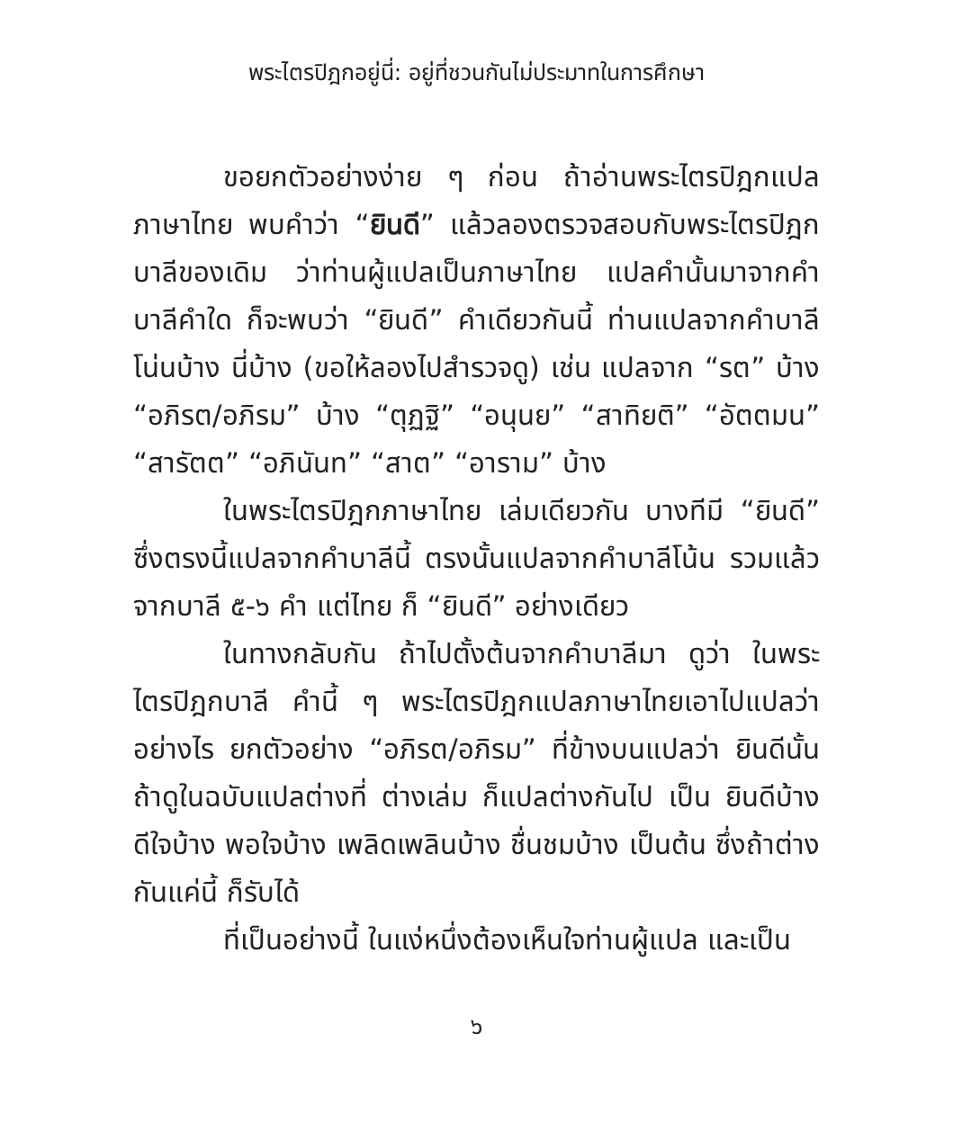พระไตรปิฎกอยู่นี่: อยู่ที่ชวนกันไม่ประมาทในการศึกษา
ขอยกตัวอย่างง่าย ๆ ก่อน ถ้าอ่านพระไตรปิฎกแปลภาษาไทย พบคำว่า “ยินดี” แล้วลองตรวจสอบกับพระไตรปิฎกบาลีของเดิม ว่าท่านผู้แปลเป็นภาษาไทย แปลคำนั้นมาจากคำบาลีคำใด ก็จะพบว่า “ยินดี” คำเดียวกันนี้ ท่านแปลจากคำบาลีโน่นบ้าง นี่บ้าง (ขอให้ลองไปสำรวจดู) เช่น แปลจาก “รต” บ้าง “อภิรต/อภิรม” บ้าง “ตุฏฐิ” “อนุนย” “สาทิยติ” “อัตตมน” “สารัตต” “อภินันท” “สาต” “อาราม” บ้าง
ในพระไตรปิฎกภาษาไทย เล่มเดียวกัน บางทีมี “ยินดี” ซึ่งตรงนี้แปลจากคำบาลีนี้ ตรงนั้นแปลจากคำบาลีโน้น รวมแล้ว จากบาลี ๕-๖ คำ แต่ไทย ก็ “ยินดี” อย่างเดียว
ในทางกลับกัน ถ้าไปตั้งต้นจากคำบาลีมา ดูว่า ในพระไตรปิฎกบาลี คำนี้ ๆ พระไตรปิฎกแปลภาษาไทยเอาไปแปลว่าอย่างไร ยกตัวอย่าง “อภิรต/อภิรม” ที่ข้างบนแปลว่า ยินดีนั้น ถ้าดูในฉบับแปลต่างที่ ต่างเล่ม ก็แปลต่างกันไป เป็น ยินดีบ้าง ดีใจบ้าง พอใจบ้าง เพลิดเพลินบ้าง ชื่นชมบ้าง เป็นต้น ซึ่งถ้าต่างกันแค่นี้ ก็รับได้
ที่เป็นอย่างนี้ ในแง่หนึ่งต้องเห็นใจท่านผู้แปล และเป็น
๖